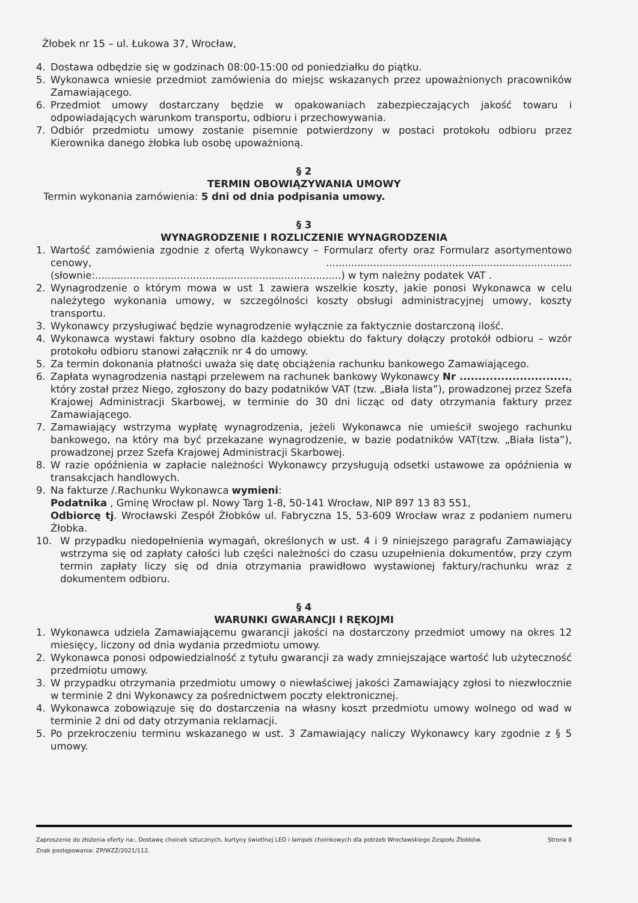Żłobek nr 15 – ul. Łukowa 37, Wrocław,
4. Dostawa odbędzie się w godzinach 08:00-15:00 od poniedziałku do piątku.
5. Wykonawca wniesie przedmiot zamówienia do miejsc wskazanych przez upoważnionych pracowników Zamawiającego.
6. Przedmiot umowy dostarczany będzie w opakowaniach zabezpieczających jakość towaru i odpowiadających warunkom transportu, odbioru i przechowywania.
7. Odbiór przedmiotu umowy zostanie pisemnie potwierdzony w postaci protokołu odbioru przez Kierownika danego żłobka lub osobę upoważnioną.
§ 2
TERMIN OBOWIĄZYWANIA UMOWY
Termin wykonania zamówienia: 5 dni od dnia podpisania umowy.
§ 3
WYNAGRODZENIE I ROZLICZENIE WYNAGRODZENIA
1. Wartość zamówienia zgodnie z ofertą Wykonawcy – Formularz oferty oraz Formularz asortymentowo cenowy, .............................................................................. (słownie:..............................................................................) w tym należny podatek VAT .
2. Wynagrodzenie o którym mowa w ust 1 zawiera wszelkie koszty, jakie ponosi Wykonawca w celu należytego wykonania umowy, w szczególności koszty obsługi administracyjnej umowy, koszty transportu.
3. Wykonawcy przysługiwać będzie wynagrodzenie wyłącznie za faktycznie dostarczoną ilość.
4. Wykonawca wystawi faktury osobno dla każdego obiektu do faktury dołączy protokół odbioru – wzór protokołu odbioru stanowi załącznik nr 4 do umowy.
5. Za termin dokonania płatności uważa się datę obciążenia rachunku bankowego Zamawiającego.
6. Zapłata wynagrodzenia nastąpi przelewem na rachunek bankowy Wykonawcy Nr ............................., który został przez Niego, zgłoszony do bazy podatników VAT (tzw. „Biała lista”), prowadzonej przez Szefa Krajowej Administracji Skarbowej, w terminie do 30 dni licząc od daty otrzymania faktury przez Zamawiającego.
7. Zamawiający wstrzyma wypłatę wynagrodzenia, jeżeli Wykonawca nie umieścił swojego rachunku bankowego, na który ma być przekazane wynagrodzenie, w bazie podatników VAT(tzw. „Biała lista”), prowadzonej przez Szefa Krajowej Administracji Skarbowej.
8. W razie opóźnienia w zapłacie należności Wykonawcy przysługują odsetki ustawowe za opóźnienia w transakcjach handlowych.
9. Na fakturze /.Rachunku Wykonawca wymieni:
Podatnika , Gminę Wrocław pl. Nowy Targ 1-8, 50-141 Wrocław, NIP 897 13 83 551,
Odbiorcę tj. Wrocławski Zespół Żłobków ul. Fabryczna 15, 53-609 Wrocław wraz z podaniem numeru Żłobka.
10. W przypadku niedopełnienia wymagań, określonych w ust. 4 i 9 niniejszego paragrafu Zamawiający wstrzyma się od zapłaty całości lub części należności do czasu uzupełnienia dokumentów, przy czym termin zapłaty liczy się od dnia otrzymania prawidłowo wystawionej faktury/rachunku wraz z dokumentem odbioru.
§ 4
WARUNKI GWARANCJI I RĘKOJMI
1. Wykonawca udziela Zamawiającemu gwarancji jakości na dostarczony przedmiot umowy na okres 12 miesięcy, liczony od dnia wydania przedmiotu umowy.
2. Wykonawca ponosi odpowiedzialność z tytułu gwarancji za wady zmniejszające wartość lub użyteczność przedmiotu umowy.
3. W przypadku otrzymania przedmiotu umowy o niewłaściwej jakości Zamawiający zgłosi to niezwłocznie w terminie 2 dni Wykonawcy za pośrednictwem poczty elektronicznej.
4. Wykonawca zobowiązuje się do dostarczenia na własny koszt przedmiotu umowy wolnego od wad w terminie 2 dni od daty otrzymania reklamacji.
5. Po przekroczeniu terminu wskazanego w ust. 3 Zamawiający naliczy Wykonawcy kary zgodnie z § 5 umowy.
Zaproszenie do złożenia oferty na:. Dostawę choinek sztucznych, kurtyny świetlnej LED i lampek choinkowych dla potrzeb Wrocławskiego Zespołu Żłobków.
Znak postępowania: ZP/WZŻ/2021/112.
Strona 8